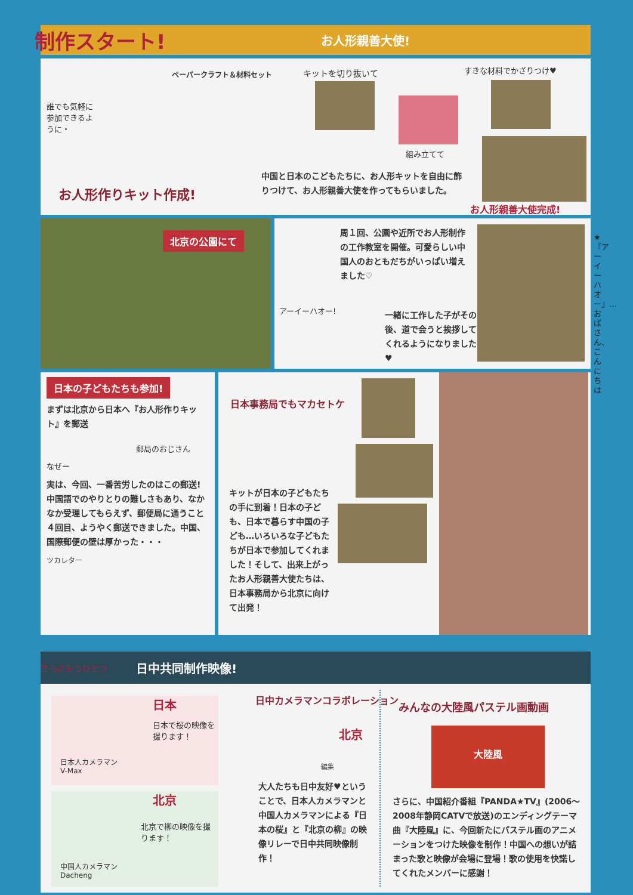制作スタート! お人形親善大使!
誰でも気軽に参加できるように・
ペーパークラフト＆材料セット キットを切り抜いて すきな材料でかざりつけ♥
組み立てて
お人形作りキット作成!
中国と日本のこどもたちに、お人形キットを自由に飾りつけて、お人形親善大使を作ってもらいました。
お人形親善大使完成!
北京の公園にて
周１回、公園や近所でお人形制作の工作教室を開催。可愛らしい中国人のおともだちがいっぱい増えました♡
アーイーハオー!
一緒に工作した子がその後、道で会うと挨拶してくれるようになりました♥
★『アーイーハオー』…おばさん、こんにちは
日本の子どもたちも参加!
まずは北京から日本へ『お人形作りキット』を郵送
郵局のおじさん
なぜー
実は、今回、一番苦労したのはこの郵送! 中国語でのやりとりの難しさもあり、なかなか受理してもらえず、郵便局に通うこと４回目、ようやく郵送できました。中国、国際郵便の壁は厚かった・・・
ツカレター
日本事務局でもマカセトケ
キットが日本の子どもたちの手に到着！日本の子ども、日本で暮らす中国の子ども…いろいろな子どもたちが日本で参加してくれました！そして、出来上がったお人形親善大使たちは、日本事務局から北京に向けて出発！
さらにもうひとつ 日中共同制作映像!
日本
日本で桜の映像を撮ります！
日本人カメラマン
V-Max
北京
北京で柳の映像を撮ります！
中国人カメラマン
Dacheng
日中カメラマンコラボレーション
北京
編集
大人たちも日中友好♥ということで、日本人カメラマンと中国人カメラマンによる『日本の桜』と『北京の柳』の映像リレーで日中共同映像制作！
みんなの大陸風パステル画動画
大陸風
さらに、中国紹介番組『PANDA★TV』(2006〜2008年静岡CATVで放送)のエンディングテーマ曲『大陸風』に、今回新たにパステル画のアニメーションをつけた映像を制作！中国への想いが詰まった歌と映像が会場に登場！歌の使用を快諾してくれたメンバーに感謝！